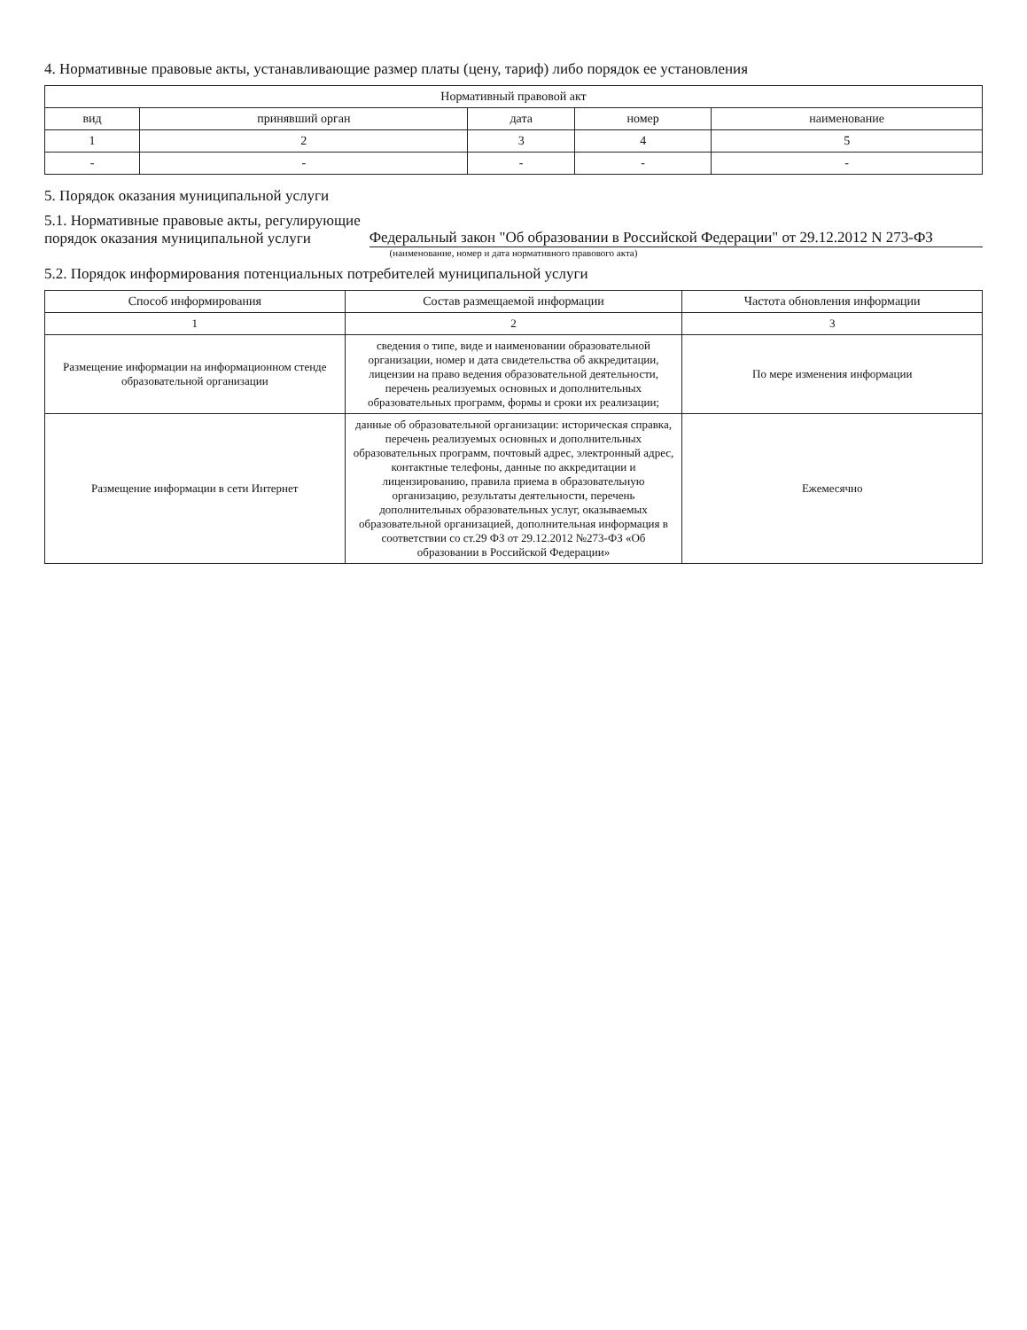4. Нормативные правовые акты, устанавливающие размер платы (цену, тариф) либо порядок ее установления
| Нормативный правовой акт | | | | |
| --- | --- | --- | --- | --- |
| вид | принявший орган | дата | номер | наименование |
| 1 | 2 | 3 | 4 | 5 |
| - | - | - | - | - |
5. Порядок оказания муниципальной услуги
5.1. Нормативные правовые акты, регулирующие
порядок оказания муниципальной услуги Федеральный закон "Об образовании в Российской Федерации" от 29.12.2012 N 273-ФЗ
(наименование, номер и дата нормативного правового акта)
5.2. Порядок информирования потенциальных потребителей муниципальной услуги
| Способ информирования | Состав размещаемой информации | Частота обновления информации |
| --- | --- | --- |
| 1 | 2 | 3 |
| Размещение информации на информационном стенде образовательной организации | сведения о типе, виде и наименовании образовательной организации, номер и дата свидетельства об аккредитации, лицензии на право ведения образовательной деятельности, перечень реализуемых основных и дополнительных образовательных программ, формы и сроки их реализации; | По мере изменения информации |
| Размещение информации в сети Интернет | данные об образовательной организации: историческая справка, перечень реализуемых основных и дополнительных образовательных программ, почтовый адрес, электронный адрес, контактные телефоны, данные по аккредитации и лицензированию, правила приема в образовательную организацию, результаты деятельности, перечень дополнительных образовательных услуг, оказываемых образовательной организацией, дополнительная информация в соответствии со ст.29 ФЗ от 29.12.2012 №273-ФЗ «Об образовании в Российской Федерации» | Ежемесячно |